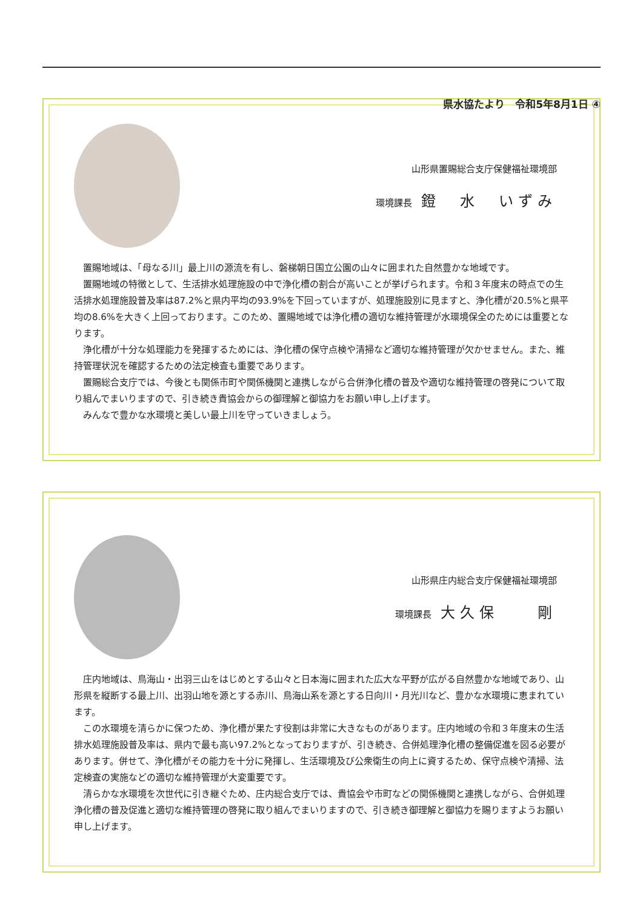県水協たより　令和5年8月1日 ④
山形県置賜総合支庁保健福祉環境部
環境課長 鐙　水　いずみ
置賜地域は、「母なる川」最上川の源流を有し、磐梯朝日国立公園の山々に囲まれた自然豊かな地域です。
置賜地域の特徴として、生活排水処理施設の中で浄化槽の割合が高いことが挙げられます。令和３年度末の時点での生活排水処理施設普及率は87.2%と県内平均の93.9%を下回っていますが、処理施設別に見ますと、浄化槽が20.5%と県平均の8.6%を大きく上回っております。このため、置賜地域では浄化槽の適切な維持管理が水環境保全のためには重要となります。
浄化槽が十分な処理能力を発揮するためには、浄化槽の保守点検や清掃など適切な維持管理が欠かせません。また、維持管理状況を確認するための法定検査も重要であります。
置賜総合支庁では、今後とも関係市町や関係機関と連携しながら合併浄化槽の普及や適切な維持管理の啓発について取り組んでまいりますので、引き続き貴協会からの御理解と御協力をお願い申し上げます。
みんなで豊かな水環境と美しい最上川を守っていきましょう。
山形県庄内総合支庁保健福祉環境部
環境課長 大久保　　剛
庄内地域は、鳥海山・出羽三山をはじめとする山々と日本海に囲まれた広大な平野が広がる自然豊かな地域であり、山形県を縦断する最上川、出羽山地を源とする赤川、鳥海山系を源とする日向川・月光川など、豊かな水環境に恵まれています。
この水環境を清らかに保つため、浄化槽が果たす役割は非常に大きなものがあります。庄内地域の令和３年度末の生活排水処理施設普及率は、県内で最も高い97.2%となっておりますが、引き続き、合併処理浄化槽の整備促進を図る必要があります。併せて、浄化槽がその能力を十分に発揮し、生活環境及び公衆衛生の向上に資するため、保守点検や清掃、法定検査の実施などの適切な維持管理が大変重要です。
清らかな水環境を次世代に引き継ぐため、庄内総合支庁では、貴協会や市町などの関係機関と連携しながら、合併処理浄化槽の普及促進と適切な維持管理の啓発に取り組んでまいりますので、引き続き御理解と御協力を賜りますようお願い申し上げます。